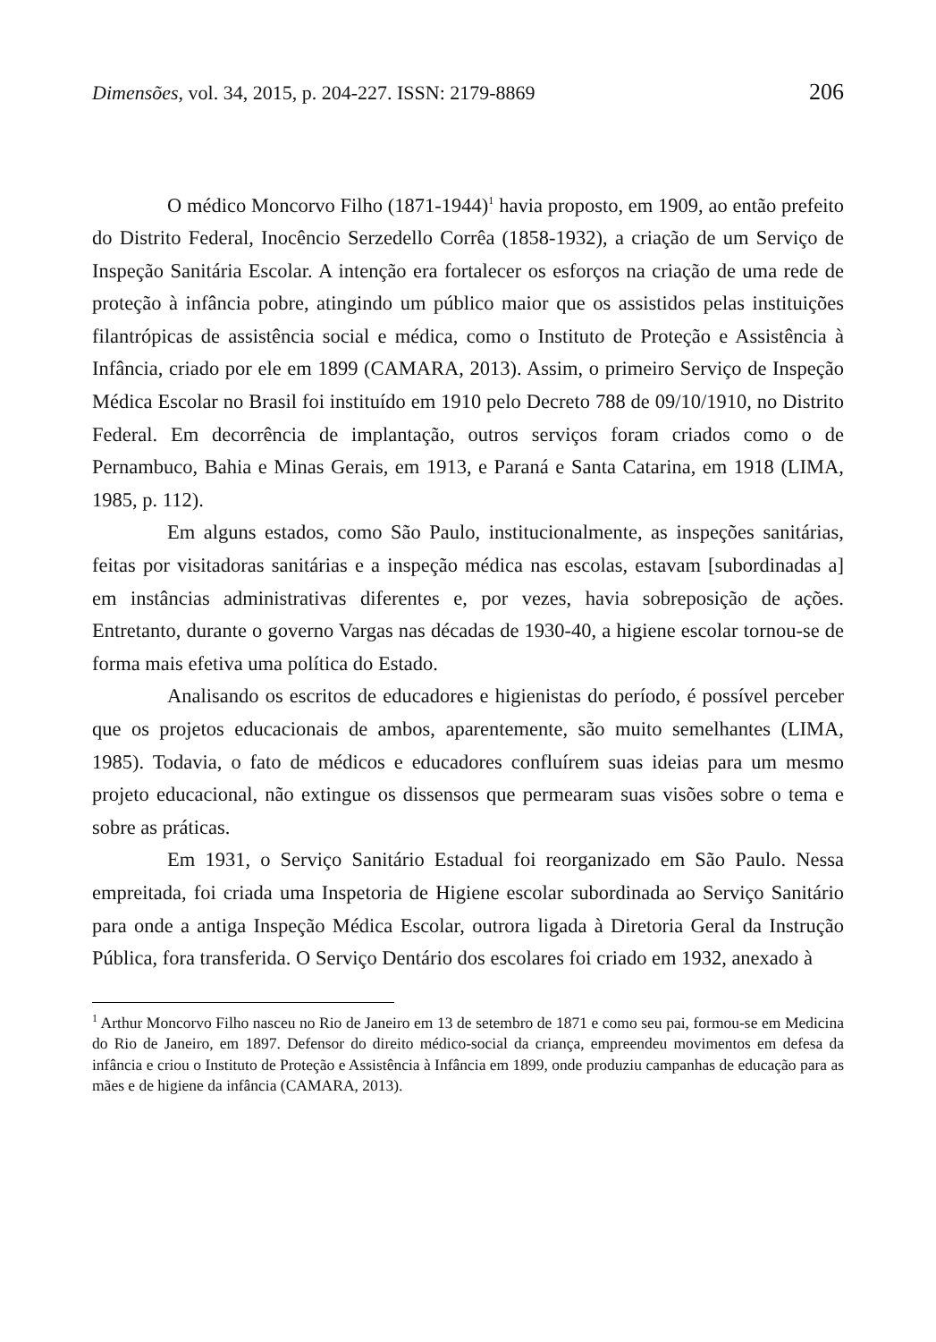Dimensões, vol. 34, 2015, p. 204-227. ISSN: 2179-8869 206
O médico Moncorvo Filho (1871-1944)<sup>1</sup> havia proposto, em 1909, ao então prefeito do Distrito Federal, Inocêncio Serzedello Corrêa (1858-1932), a criação de um Serviço de Inspeção Sanitária Escolar. A intenção era fortalecer os esforços na criação de uma rede de proteção à infância pobre, atingindo um público maior que os assistidos pelas instituições filantrópicas de assistência social e médica, como o Instituto de Proteção e Assistência à Infância, criado por ele em 1899 (CAMARA, 2013). Assim, o primeiro Serviço de Inspeção Médica Escolar no Brasil foi instituído em 1910 pelo Decreto 788 de 09/10/1910, no Distrito Federal. Em decorrência de implantação, outros serviços foram criados como o de Pernambuco, Bahia e Minas Gerais, em 1913, e Paraná e Santa Catarina, em 1918 (LIMA, 1985, p. 112).
Em alguns estados, como São Paulo, institucionalmente, as inspeções sanitárias, feitas por visitadoras sanitárias e a inspeção médica nas escolas, estavam [subordinadas a] em instâncias administrativas diferentes e, por vezes, havia sobreposição de ações. Entretanto, durante o governo Vargas nas décadas de 1930-40, a higiene escolar tornou-se de forma mais efetiva uma política do Estado.
Analisando os escritos de educadores e higienistas do período, é possível perceber que os projetos educacionais de ambos, aparentemente, são muito semelhantes (LIMA, 1985). Todavia, o fato de médicos e educadores confluírem suas ideias para um mesmo projeto educacional, não extingue os dissensos que permearam suas visões sobre o tema e sobre as práticas.
Em 1931, o Serviço Sanitário Estadual foi reorganizado em São Paulo. Nessa empreitada, foi criada uma Inspetoria de Higiene escolar subordinada ao Serviço Sanitário para onde a antiga Inspeção Médica Escolar, outrora ligada à Diretoria Geral da Instrução Pública, fora transferida. O Serviço Dentário dos escolares foi criado em 1932, anexado à
<sup>1</sup> Arthur Moncorvo Filho nasceu no Rio de Janeiro em 13 de setembro de 1871 e como seu pai, formou-se em Medicina do Rio de Janeiro, em 1897. Defensor do direito médico-social da criança, empreendeu movimentos em defesa da infância e criou o Instituto de Proteção e Assistência à Infância em 1899, onde produziu campanhas de educação para as mães e de higiene da infância (CAMARA, 2013).